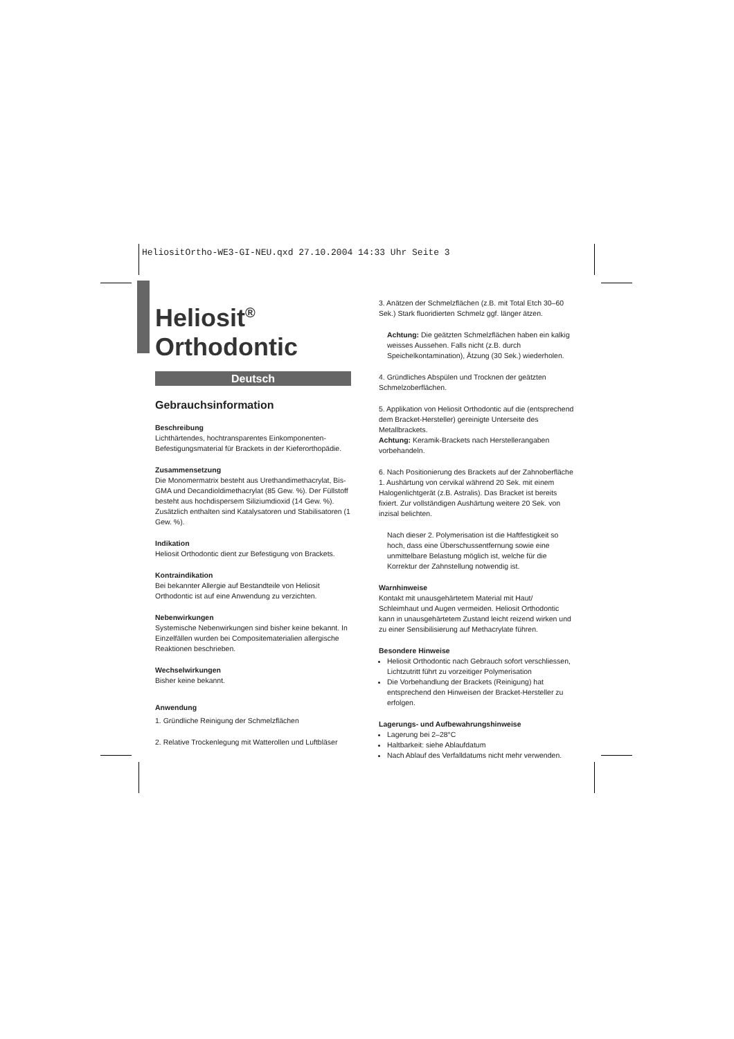HeliositOrtho-WE3-GI-NEU.qxd 27.10.2004 14:33 Uhr Seite 3
Heliosit<sup>®</sup>
Orthodontic
Deutsch
Gebrauchsinformation
Beschreibung
Lichthärtendes, hochtransparentes Einkomponenten-Befestigungsmaterial für Brackets in der Kieferorthopädie.
Zusammensetzung
Die Monomermatrix besteht aus Urethandimethacrylat, Bis-GMA und Decandioldimethacrylat (85 Gew. %). Der Füllstoff besteht aus hochdispersem Siliziumdioxid (14 Gew. %). Zusätzlich enthalten sind Katalysatoren und Stabilisatoren (1 Gew. %).
Indikation
Heliosit Orthodontic dient zur Befestigung von Brackets.
Kontraindikation
Bei bekannter Allergie auf Bestandteile von Heliosit Orthodontic ist auf eine Anwendung zu verzichten.
Nebenwirkungen
Systemische Nebenwirkungen sind bisher keine bekannt. In Einzelfällen wurden bei Compositematerialien allergische Reaktionen beschrieben.
Wechselwirkungen
Bisher keine bekannt.
Anwendung
1. Gründliche Reinigung der Schmelzflächen
2. Relative Trockenlegung mit Watterollen und Luftbläser
3. Anätzen der Schmelzflächen (z.B. mit Total Etch 30–60 Sek.) Stark fluoridierten Schmelz ggf. länger ätzen.
Achtung: Die geätzten Schmelzflächen haben ein kalkig weisses Aussehen. Falls nicht (z.B. durch Speichelkontamination), Ätzung (30 Sek.) wiederholen.
4. Gründliches Abspülen und Trocknen der geätzten Schmelzoberflächen.
5. Applikation von Heliosit Orthodontic auf die (entsprechend dem Bracket-Hersteller) gereinigte Unterseite des Metallbrackets.
Achtung: Keramik-Brackets nach Herstellerangaben vorbehandeln.
6. Nach Positionierung des Brackets auf der Zahnoberfläche 1. Aushärtung von cervikal während 20 Sek. mit einem Halogenlichtgerät (z.B. Astralis). Das Bracket ist bereits fixiert. Zur vollständigen Aushärtung weitere 20 Sek. von inzisal belichten.
Nach dieser 2. Polymerisation ist die Haftfestigkeit so hoch, dass eine Überschussentfernung sowie eine unmittelbare Belastung möglich ist, welche für die Korrektur der Zahnstellung notwendig ist.
Warnhinweise
Kontakt mit unausgehärtetem Material mit Haut/ Schleimhaut und Augen vermeiden. Heliosit Orthodontic kann in unausgehärtetem Zustand leicht reizend wirken und zu einer Sensibilisierung auf Methacrylate führen.
Besondere Hinweise
Heliosit Orthodontic nach Gebrauch sofort verschliessen, Lichtzutritt führt zu vorzeitiger Polymerisation
Die Vorbehandlung der Brackets (Reinigung) hat entsprechend den Hinweisen der Bracket-Hersteller zu erfolgen.
Lagerungs- und Aufbewahrungshinweise
Lagerung bei 2–28°C
Haltbarkeit: siehe Ablaufdatum
Nach Ablauf des Verfalldatums nicht mehr verwenden.